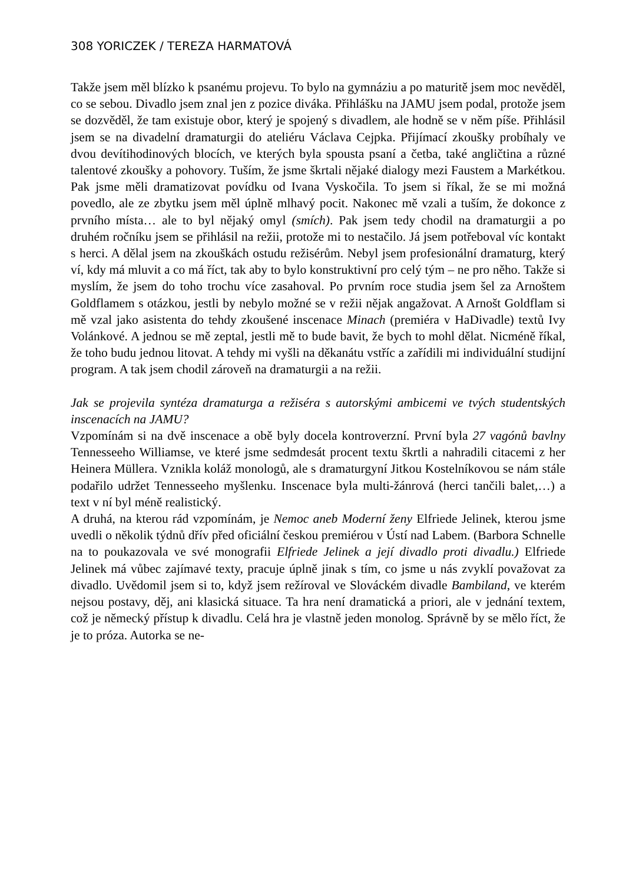308 YORICZEK / TEREZA HARMATOVÁ
Takže jsem měl blízko k psanému projevu. To bylo na gymnáziu a po maturitě jsem moc nevěděl, co se sebou. Divadlo jsem znal jen z pozice diváka. Přihlášku na JAMU jsem podal, protože jsem se dozvěděl, že tam existuje obor, který je spojený s divadlem, ale hodně se v něm píše. Přihlásil jsem se na divadelní dramaturgii do ateliéru Václava Cejpka. Přijímací zkoušky probíhaly ve dvou devítihodinových blocích, ve kterých byla spousta psaní a četba, také angličtina a různé talentové zkoušky a pohovory. Tuším, že jsme škrtali nějaké dialogy mezi Faustem a Markétkou. Pak jsme měli dramatizovat povídku od Ivana Vyskočila. To jsem si říkal, že se mi možná povedlo, ale ze zbytku jsem měl úplně mlhavý pocit. Nakonec mě vzali a tuším, že dokonce z prvního místa… ale to byl nějaký omyl (smích). Pak jsem tedy chodil na dramaturgii a po druhém ročníku jsem se přihlásil na režii, protože mi to nestačilo. Já jsem potřeboval víc kontakt s herci. A dělal jsem na zkouškách ostudu režisérům. Nebyl jsem profesionální dramaturg, který ví, kdy má mluvit a co má říct, tak aby to bylo konstruktivní pro celý tým – ne pro něho. Takže si myslím, že jsem do toho trochu více zasahoval. Po prvním roce studia jsem šel za Arnoštem Goldflamem s otázkou, jestli by nebylo možné se v režii nějak angažovat. A Arnošt Goldflam si mě vzal jako asistenta do tehdy zkoušené inscenace Minach (premiéra v HaDivadle) textů Ivy Volánkové. A jednou se mě zeptal, jestli mě to bude bavit, že bych to mohl dělat. Nicméně říkal, že toho budu jednou litovat. A tehdy mi vyšli na děkanátu vstříc a zařídili mi individuální studijní program. A tak jsem chodil zároveň na dramaturgii a na režii.
Jak se projevila syntéza dramaturga a režiséra s autorskými ambicemi ve tvých studentských inscenacích na JAMU?
Vzpomínám si na dvě inscenace a obě byly docela kontroverzní. První byla 27 vagónů bavlny Tennesseeho Williamse, ve které jsme sedmdesát procent textu škrtli a nahradili citacemi z her Heinera Müllera. Vznikla koláž monologů, ale s dramaturgyní Jitkou Kostelníkovou se nám stále podařilo udržet Tennesseeho myšlenku. Inscenace byla multi-žánrová (herci tančili balet,…) a text v ní byl méně realistický.
A druhá, na kterou rád vzpomínám, je Nemoc aneb Moderní ženy Elfriede Jelinek, kterou jsme uvedli o několik týdnů dřív před oficiální českou premiérou v Ústí nad Labem. (Barbora Schnelle na to poukazovala ve své monografii Elfriede Jelinek a její divadlo proti divadlu.) Elfriede Jelinek má vůbec zajímavé texty, pracuje úplně jinak s tím, co jsme u nás zvyklí považovat za divadlo. Uvědomil jsem si to, když jsem režíroval ve Slováckém divadle Bambiland, ve kterém nejsou postavy, děj, ani klasická situace. Ta hra není dramatická a priori, ale v jednání textem, což je německý přístup k divadlu. Celá hra je vlastně jeden monolog. Správně by se mělo říct, že je to próza. Autorka se ne-